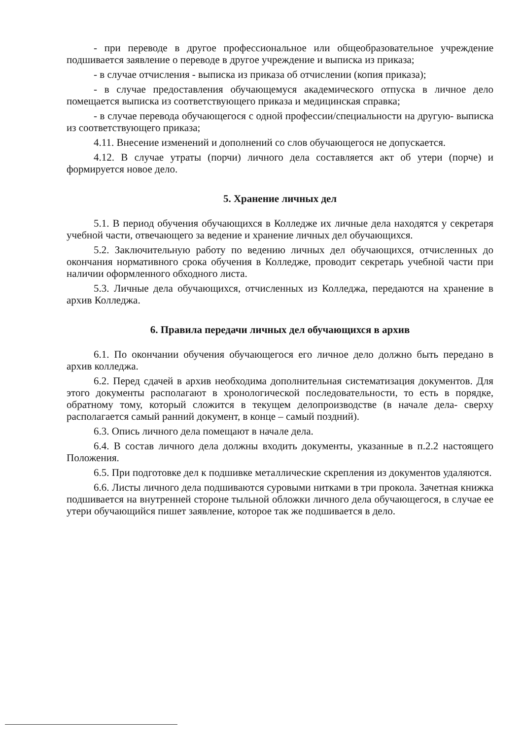- при переводе в другое профессиональное или общеобразовательное учреждение подшивается заявление о переводе в другое учреждение и выписка из приказа;
- в случае отчисления - выписка из приказа об отчислении (копия приказа);
- в случае предоставления обучающемуся академического отпуска в личное дело помещается выписка из соответствующего приказа и медицинская справка;
- в случае перевода обучающегося с одной профессии/специальности на другую- выписка из соответствующего приказа;
4.11. Внесение изменений и дополнений со слов обучающегося не допускается.
4.12. В случае утраты (порчи) личного дела составляется акт об утери (порче) и формируется новое дело.
5. Хранение личных дел
5.1. В период обучения обучающихся в Колледже их личные дела находятся у секретаря учебной части, отвечающего за ведение и хранение личных дел обучающихся.
5.2. Заключительную работу по ведению личных дел обучающихся, отчисленных до окончания нормативного срока обучения в Колледже, проводит секретарь учебной части при наличии оформленного обходного листа.
5.3. Личные дела обучающихся, отчисленных из Колледжа, передаются на хранение в архив Колледжа.
6. Правила передачи личных дел обучающихся в архив
6.1. По окончании обучения обучающегося его личное дело должно быть передано в архив колледжа.
6.2. Перед сдачей в архив необходима дополнительная систематизация документов. Для этого документы располагают в хронологической последовательности, то есть в порядке, обратному тому, который сложится в текущем делопроизводстве (в начале дела- сверху располагается самый ранний документ, в конце – самый поздний).
6.3. Опись личного дела помещают в начале дела.
6.4. В состав личного дела должны входить документы, указанные в п.2.2 настоящего Положения.
6.5. При подготовке дел к подшивке металлические скрепления из документов удаляются.
6.6. Листы личного дела подшиваются суровыми нитками в три прокола. Зачетная книжка подшивается на внутренней стороне тыльной обложки личного дела обучающегося, в случае ее утери обучающийся пишет заявление, которое так же подшивается в дело.